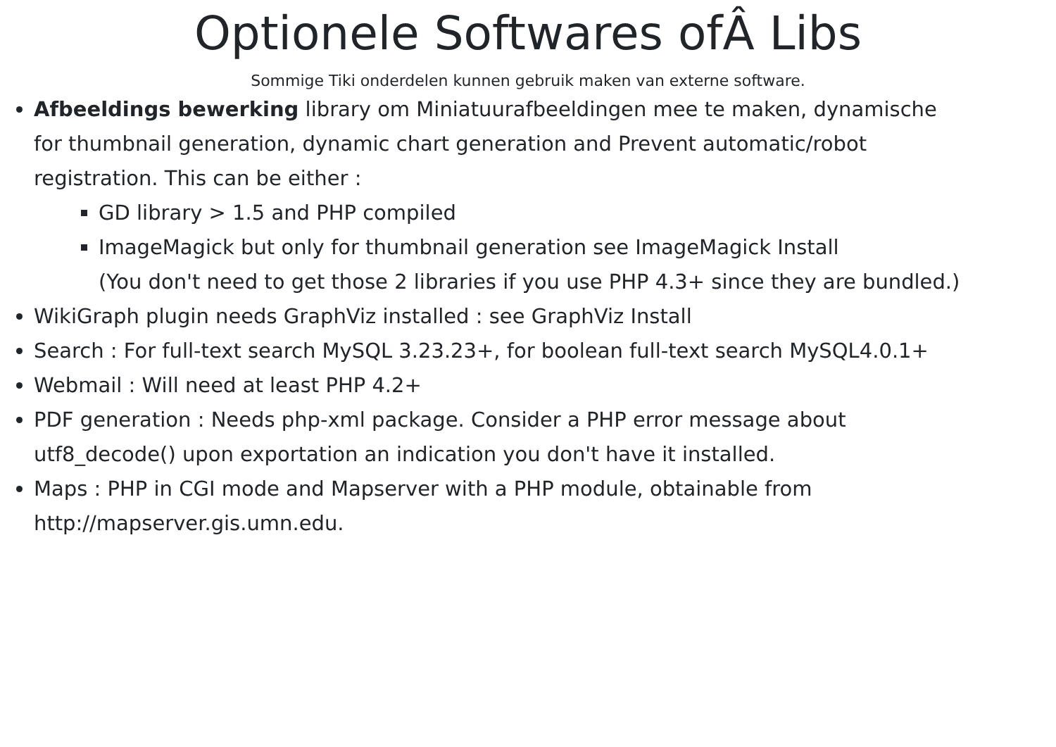Optionele Softwares ofÂ Libs
Sommige Tiki onderdelen kunnen gebruik maken van externe software.
Afbeeldings bewerking library om Miniatuurafbeeldingen mee te maken, dynamische
for thumbnail generation, dynamic chart generation and Prevent automatic/robot
registration. This can be either :
GD library > 1.5 and PHP compiled
ImageMagick but only for thumbnail generation see ImageMagick Install
(You don't need to get those 2 libraries if you use PHP 4.3+ since they are bundled.)
WikiGraph plugin needs GraphViz installed : see GraphViz Install
Search : For full-text search MySQL 3.23.23+, for boolean full-text search MySQL4.0.1+
Webmail : Will need at least PHP 4.2+
PDF generation : Needs php-xml package. Consider a PHP error message about
utf8_decode() upon exportation an indication you don't have it installed.
Maps : PHP in CGI mode and Mapserver with a PHP module, obtainable from
http://mapserver.gis.umn.edu.